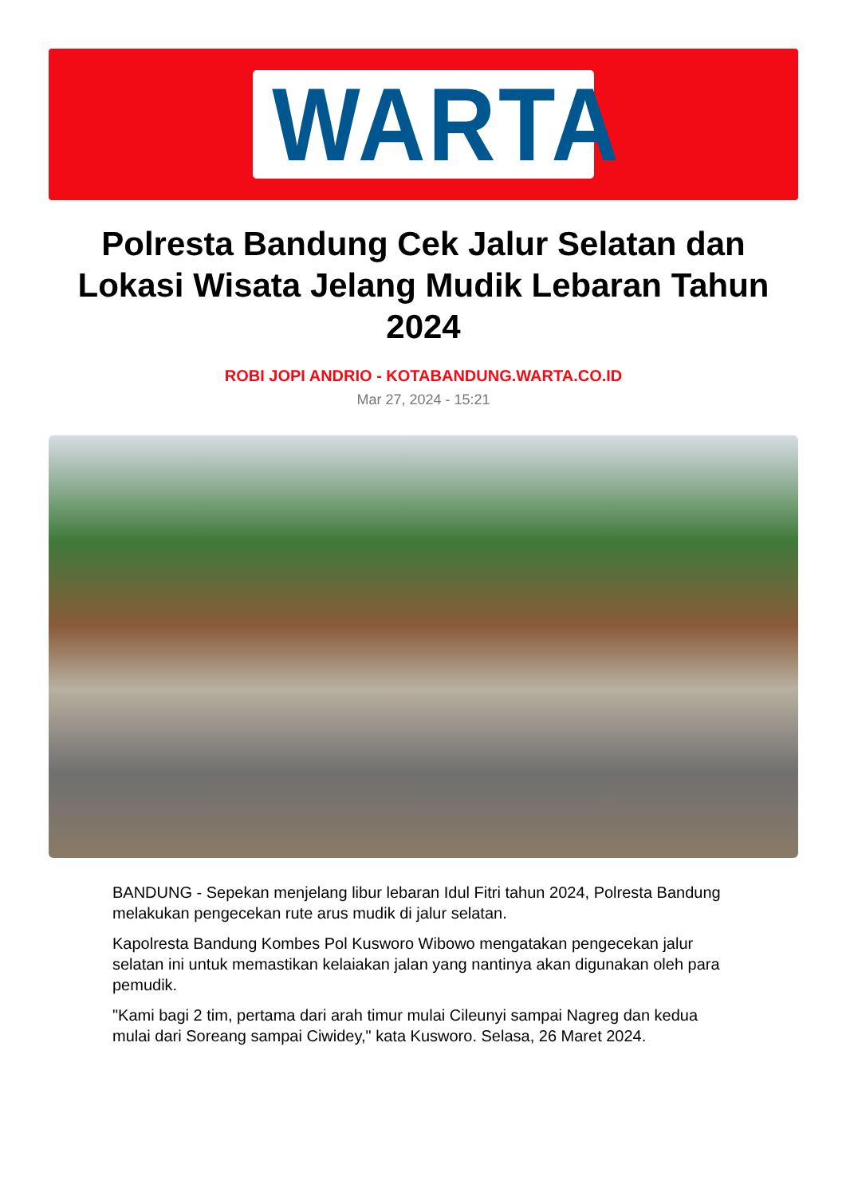WARTA
Polresta Bandung Cek Jalur Selatan dan Lokasi Wisata Jelang Mudik Lebaran Tahun 2024
ROBI JOPI ANDRIO - KOTABANDUNG.WARTA.CO.ID
Mar 27, 2024 - 15:21
BANDUNG - Sepekan menjelang libur lebaran Idul Fitri tahun 2024, Polresta Bandung melakukan pengecekan rute arus mudik di jalur selatan.
Kapolresta Bandung Kombes Pol Kusworo Wibowo mengatakan pengecekan jalur selatan ini untuk memastikan kelaiakan jalan yang nantinya akan digunakan oleh para pemudik.
"Kami bagi 2 tim, pertama dari arah timur mulai Cileunyi sampai Nagreg dan kedua mulai dari Soreang sampai Ciwidey," kata Kusworo. Selasa, 26 Maret 2024.